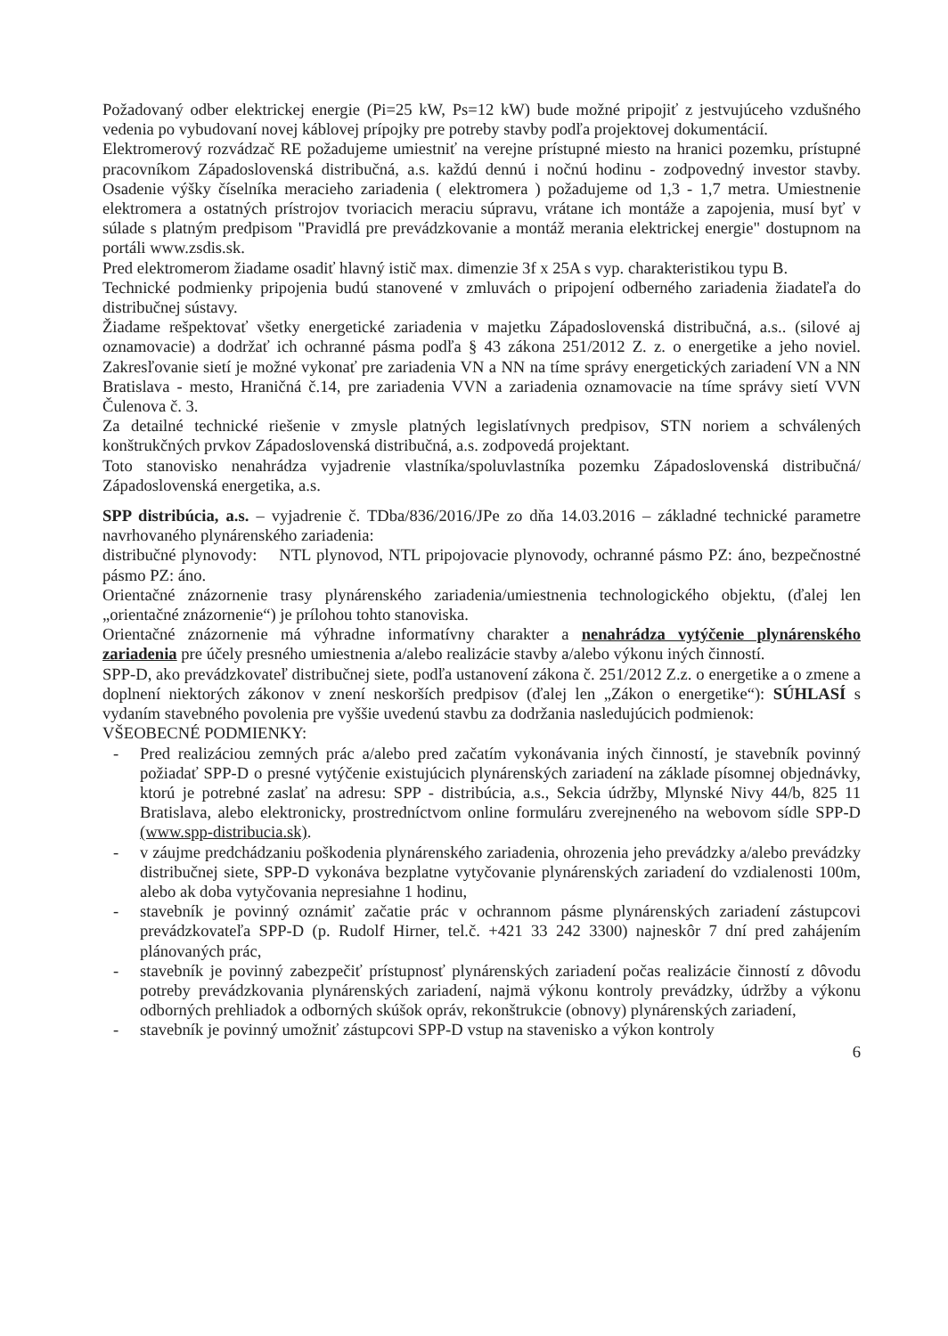Požadovaný odber elektrickej energie (Pi=25 kW, Ps=12 kW) bude možné pripojiť z jestvujúceho vzdušného vedenia po vybudovaní novej káblovej prípojky pre potreby stavby podľa projektovej dokumentácií.
Elektromerový rozvádzač RE požadujeme umiestniť na verejne prístupné miesto na hranici pozemku, prístupné pracovníkom Západoslovenská distribučná, a.s. každú dennú i nočnú hodinu - zodpovedný investor stavby. Osadenie výšky číselníka meracieho zariadenia ( elektromera ) požadujeme od 1,3 - 1,7 metra. Umiestnenie elektromera a ostatných prístrojov tvoriacich meraciu súpravu, vrátane ich montáže a zapojenia, musí byť v súlade s platným predpisom "Pravidlá pre prevádzkovanie a montáž merania elektrickej energie" dostupnom na portáli www.zsdis.sk.
Pred elektromerom žiadame osadiť hlavný istič max. dimenzie 3f x 25A s vyp. charakteristikou typu B.
Technické podmienky pripojenia budú stanovené v zmluvách o pripojení odberného zariadenia žiadateľa do distribučnej sústavy.
Žiadame rešpektovať všetky energetické zariadenia v majetku Západoslovenská distribučná, a.s.. (silové aj oznamovacie) a dodržať ich ochranné pásma podľa § 43 zákona 251/2012 Z. z. o energetike a jeho noviel. Zakresľovanie sietí je možné vykonať pre zariadenia VN a NN na tíme správy energetických zariadení VN a NN Bratislava - mesto, Hraničná č.14, pre zariadenia VVN a zariadenia oznamovacie na tíme správy sietí VVN Čulenova č. 3.
Za detailné technické riešenie v zmysle platných legislatívnych predpisov, STN noriem a schválených konštrukčných prvkov Západoslovenská distribučná, a.s. zodpovedá projektant.
Toto stanovisko nenahrádza vyjadrenie vlastníka/spoluvlastníka pozemku Západoslovenská distribučná/ Západoslovenská energetika, a.s.
SPP distribúcia, a.s. – vyjadrenie č. TDba/836/2016/JPe zo dňa 14.03.2016 – základné technické parametre navrhovaného plynárenského zariadenia:
distribučné plynovody: NTL plynovod, NTL pripojovacie plynovody, ochranné pásmo PZ: áno, bezpečnostné pásmo PZ: áno.
Orientačné znázornenie trasy plynárenského zariadenia/umiestnenia technologického objektu, (ďalej len „orientačné znázornenie“) je prílohou tohto stanoviska.
Orientačné znázornenie má výhradne informatívny charakter a nenahrádza vytýčenie plynárenského zariadenia pre účely presného umiestnenia a/alebo realizácie stavby a/alebo výkonu iných činností.
SPP-D, ako prevádzkovateľ distribučnej siete, podľa ustanovení zákona č. 251/2012 Z.z. o energetike a o zmene a doplnení niektorých zákonov v znení neskorších predpisov (ďalej len „Zákon o energetike“): SÚHLASÍ s vydaním stavebného povolenia pre vyššie uvedenú stavbu za dodržania nasledujúcich podmienok:
VŠEOBECNÉ PODMIENKY:
- Pred realizáciou zemných prác a/alebo pred začatím vykonávania iných činností, je stavebník povinný požiadať SPP-D o presné vytýčenie existujúcich plynárenských zariadení na základe písomnej objednávky, ktorú je potrebné zaslať na adresu: SPP - distribúcia, a.s., Sekcia údržby, Mlynské Nivy 44/b, 825 11 Bratislava, alebo elektronicky, prostredníctvom online formuláru zverejneného na webovom sídle SPP-D (www.spp-distribucia.sk).
- v záujme predchádzaniu poškodenia plynárenského zariadenia, ohrozenia jeho prevádzky a/alebo prevádzky distribučnej siete, SPP-D vykonáva bezplatne vytyčovanie plynárenských zariadení do vzdialenosti 100m, alebo ak doba vytyčovania nepresiahne 1 hodinu,
- stavebník je povinný oznámiť začatie prác v ochrannom pásme plynárenských zariadení zástupcovi prevádzkovateľa SPP-D (p. Rudolf Hirner, tel.č. +421 33 242 3300) najneskôr 7 dní pred zahájením plánovaných prác,
- stavebník je povinný zabezpečiť prístupnosť plynárenských zariadení počas realizácie činností z dôvodu potreby prevádzkovania plynárenských zariadení, najmä výkonu kontroly prevádzky, údržby a výkonu odborných prehliadok a odborných skúšok opráv, rekonštrukcie (obnovy) plynárenských zariadení,
- stavebník je povinný umožniť zástupcovi SPP-D vstup na stavenisko a výkon kontroly
6